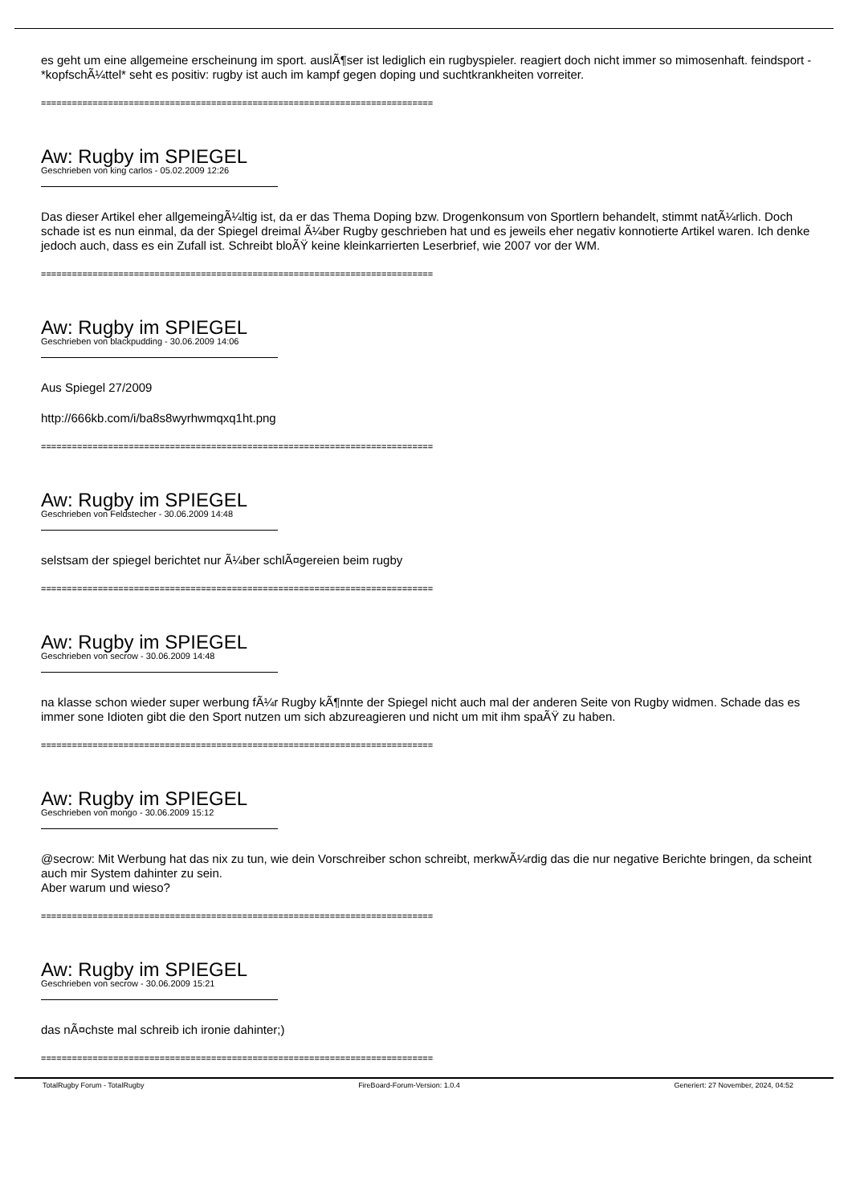es geht um eine allgemeine erscheinung im sport. auslÃ¶ser ist lediglich ein rugbyspieler. reagiert doch nicht immer so mimosenhaft. feindsport - *kopfschÃ¼ttel* seht es positiv: rugby ist auch im kampf gegen doping und suchtkrankheiten vorreiter.
============================================================================
Aw: Rugby im SPIEGEL
Geschrieben von king carlos - 05.02.2009 12:26
Das dieser Artikel eher allgemeingÃ¼ltig ist, da er das Thema Doping bzw. Drogenkonsum von Sportlern behandelt, stimmt natÃ¼rlich. Doch schade ist es nun einmal, da der Spiegel dreimal Ã¼ber Rugby geschrieben hat und es jeweils eher negativ konnotierte Artikel waren. Ich denke jedoch auch, dass es ein Zufall ist. Schreibt bloÃŸ keine kleinkarrierten Leserbrief, wie 2007 vor der WM.
============================================================================
Aw: Rugby im SPIEGEL
Geschrieben von blackpudding - 30.06.2009 14:06
Aus Spiegel 27/2009
http://666kb.com/i/ba8s8wyrhwmqxq1ht.png
============================================================================
Aw: Rugby im SPIEGEL
Geschrieben von Feldstecher - 30.06.2009 14:48
selstsam der spiegel berichtet nur Ã¼ber schlÃ¤gereien beim rugby
============================================================================
Aw: Rugby im SPIEGEL
Geschrieben von secrow - 30.06.2009 14:48
na klasse schon wieder super werbung fÃ¼r Rugby kÃ¶nnte der Spiegel nicht auch mal der anderen Seite von Rugby widmen. Schade das es immer sone Idioten gibt die den Sport nutzen um sich abzureagieren und nicht um mit ihm spaÃŸ zu haben.
============================================================================
Aw: Rugby im SPIEGEL
Geschrieben von mongo - 30.06.2009 15:12
@secrow: Mit Werbung hat das nix zu tun, wie dein Vorschreiber schon schreibt, merkwÃ¼rdig das die nur negative Berichte bringen, da scheint auch mir System dahinter zu sein.
Aber warum und wieso?
============================================================================
Aw: Rugby im SPIEGEL
Geschrieben von secrow - 30.06.2009 15:21
das nÃ¤chste mal schreib ich ironie dahinter;)
============================================================================
TotalRugby Forum - TotalRugby FireBoard-Forum-Version: 1.0.4 Generiert: 27 November, 2024, 04:52